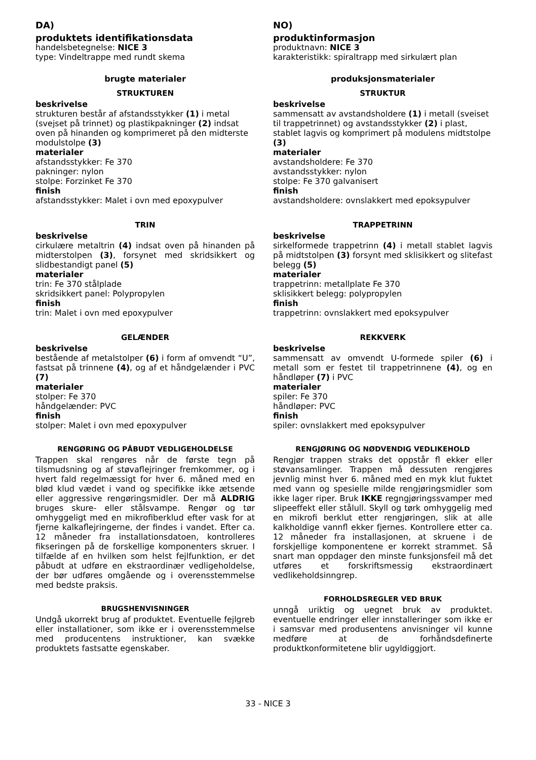DA)
produktets identifikationsdata
handelsbetegnelse: NICE 3
type: Vindeltrappe med rundt skema
brugte materialer
STRUKTUREN
beskrivelse
strukturen består af afstandsstykker (1) i metal (svejset på trinnet) og plastikpakninger (2) indsat oven på hinanden og komprimeret på den midterste modulstolpe (3)
materialer
afstandsstykker: Fe 370
pakninger: nylon
stolpe: Forzinket Fe 370
finish
afstandsstykker: Malet i ovn med epoxypulver
TRIN
beskrivelse
cirkulære metaltrin (4) indsat oven på hinanden på midterstolpen (3), forsynet med skridsikkert og slidbestandigt panel (5)
materialer
trin: Fe 370 stålplade
skridsikkert panel: Polypropylen
finish
trin: Malet i ovn med epoxypulver
GELÆNDER
beskrivelse
bestående af metalstolper (6) i form af omvendt “U”, fastsat på trinnene (4), og af et håndgelænder i PVC (7)
materialer
stolper: Fe 370
håndgelænder: PVC
finish
stolper: Malet i ovn med epoxypulver
RENGØRING OG PÅBUDT VEDLIGEHOLDELSE
Trappen skal rengøres når de første tegn på tilsmudsning og af støvaflejringer fremkommer, og i hvert fald regelmæssigt for hver 6. måned med en blød klud vædet i vand og specifikke ikke ætsende eller aggressive rengøringsmidler. Der må ALDRIG bruges skure- eller stålsvampe. Rengør og tør omhyggeligt med en mikrofiberklud efter vask for at fjerne kalkaflejringerne, der findes i vandet. Efter ca. 12 måneder fra installationsdatoen, kontrolleres fikseringen på de forskellige komponenters skruer. I tilfælde af en hvilken som helst fejlfunktion, er det påbudt at udføre en ekstraordinær vedligeholdelse, der bør udføres omgående og i overensstemmelse med bedste praksis.
BRUGSHENVISNINGER
Undgå ukorrekt brug af produktet. Eventuelle fejlgreb eller installationer, som ikke er i overensstemmelse med producentens instruktioner, kan svække produktets fastsatte egenskaber.
NO)
produktinformasjon
produktnavn: NICE 3
karakteristikk: spiraltrapp med sirkulært plan
produksjonsmaterialer
STRUKTUR
beskrivelse
sammensatt av avstandsholdere (1) i metall (sveiset til trappetrinnet) og avstandsstykker (2) i plast, stablet lagvis og komprimert på modulens midtstolpe (3)
materialer
avstandsholdere: Fe 370
avstandsstykker: nylon
stolpe: Fe 370 galvanisert
finish
avstandsholdere: ovnslakkert med epoksypulver
TRAPPETRINN
beskrivelse
sirkelformede trappetrinn (4) i metall stablet lagvis på midtstolpen (3) forsynt med sklisikkert og slitefast belegg (5)
materialer
trappetrinn: metallplate Fe 370
sklisikkert belegg: polypropylen
finish
trappetrinn: ovnslakkert med epoksypulver
REKKVERK
beskrivelse
sammensatt av omvendt U-formede spiler (6) i metall som er festet til trappetrinnene (4), og en håndløper (7) i PVC
materialer
spiler: Fe 370
håndløper: PVC
finish
spiler: ovnslakkert med epoksypulver
RENGJØRING OG NØDVENDIG VEDLIKEHOLD
Rengjør trappen straks det oppstår fl ekker eller støvansamlinger. Trappen må dessuten rengjøres jevnlig minst hver 6. måned med en myk klut fuktet med vann og spesielle milde rengjøringsmidler som ikke lager riper. Bruk IKKE regngjøringssvamper med slipeeffekt eller stålull. Skyll og tørk omhyggelig med en mikrofi berklut etter rengjøringen, slik at alle kalkholdige vannfl ekker fjernes. Kontrollere etter ca. 12 måneder fra installasjonen, at skruene i de forskjellige komponentene er korrekt strammet. Så snart man oppdager den minste funksjonsfeil må det utføres et forskriftsmessig ekstraordinært vedlikeholdsinngrep.
FORHOLDSREGLER VED BRUK
unngå uriktig og uegnet bruk av produktet. eventuelle endringer eller innstalleringer som ikke er i samsvar med produsentens anvisninger vil kunne medføre at de forhåndsdefinerte produktkonformitetene blir ugyldiggjort.
33 - NICE 3